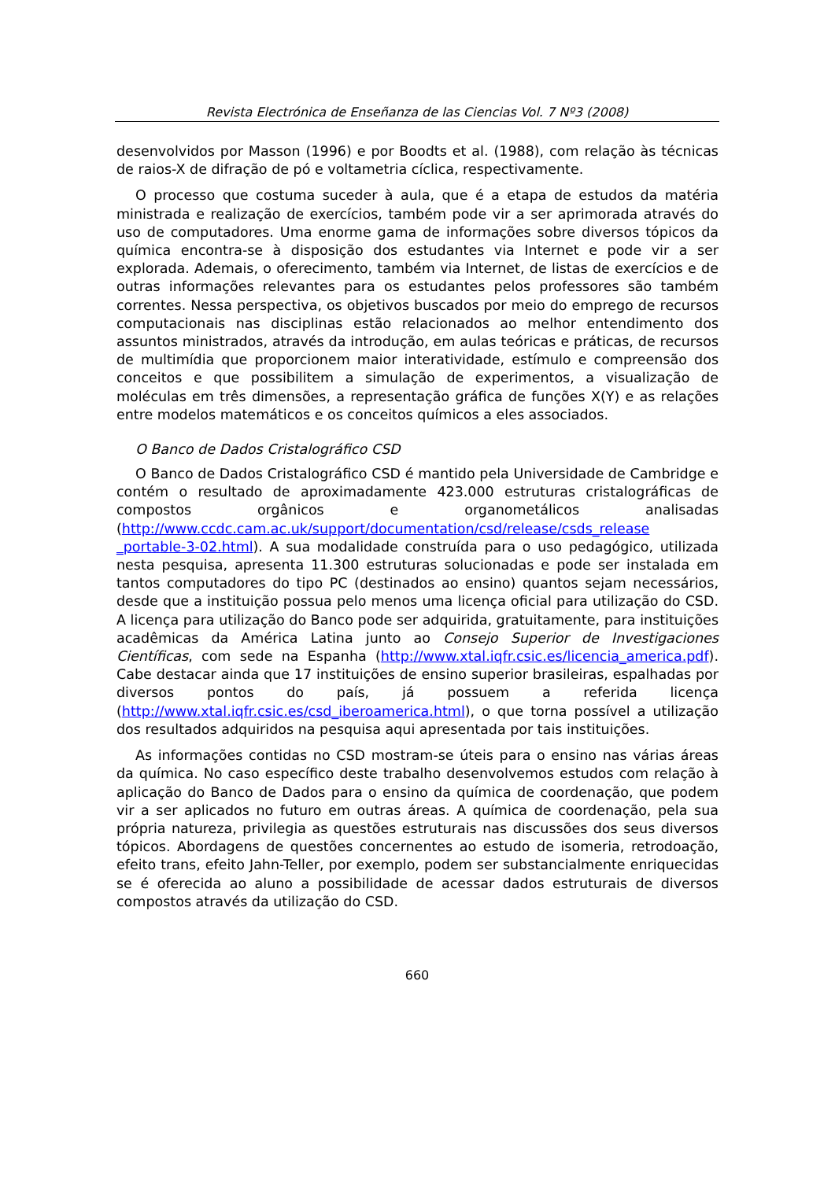Revista Electrónica de Enseñanza de las Ciencias Vol. 7 Nº3 (2008)
desenvolvidos por Masson (1996) e por Boodts et al. (1988), com relação às técnicas de raios-X de difração de pó e voltametria cíclica, respectivamente.
O processo que costuma suceder à aula, que é a etapa de estudos da matéria ministrada e realização de exercícios, também pode vir a ser aprimorada através do uso de computadores. Uma enorme gama de informações sobre diversos tópicos da química encontra-se à disposição dos estudantes via Internet e pode vir a ser explorada. Ademais, o oferecimento, também via Internet, de listas de exercícios e de outras informações relevantes para os estudantes pelos professores são também correntes. Nessa perspectiva, os objetivos buscados por meio do emprego de recursos computacionais nas disciplinas estão relacionados ao melhor entendimento dos assuntos ministrados, através da introdução, em aulas teóricas e práticas, de recursos de multimídia que proporcionem maior interatividade, estímulo e compreensão dos conceitos e que possibilitem a simulação de experimentos, a visualização de moléculas em três dimensões, a representação gráfica de funções X(Y) e as relações entre modelos matemáticos e os conceitos químicos a eles associados.
O Banco de Dados Cristalográfico CSD
O Banco de Dados Cristalográfico CSD é mantido pela Universidade de Cambridge e contém o resultado de aproximadamente 423.000 estruturas cristalográficas de compostos orgânicos e organometálicos analisadas (http://www.ccdc.cam.ac.uk/support/documentation/csd/release/csds_release _portable-3-02.html). A sua modalidade construída para o uso pedagógico, utilizada nesta pesquisa, apresenta 11.300 estruturas solucionadas e pode ser instalada em tantos computadores do tipo PC (destinados ao ensino) quantos sejam necessários, desde que a instituição possua pelo menos uma licença oficial para utilização do CSD. A licença para utilização do Banco pode ser adquirida, gratuitamente, para instituições acadêmicas da América Latina junto ao Consejo Superior de Investigaciones Científicas, com sede na Espanha (http://www.xtal.iqfr.csic.es/licencia_america.pdf). Cabe destacar ainda que 17 instituições de ensino superior brasileiras, espalhadas por diversos pontos do país, já possuem a referida licença (http://www.xtal.iqfr.csic.es/csd_iberoamerica.html), o que torna possível a utilização dos resultados adquiridos na pesquisa aqui apresentada por tais instituições.
As informações contidas no CSD mostram-se úteis para o ensino nas várias áreas da química. No caso específico deste trabalho desenvolvemos estudos com relação à aplicação do Banco de Dados para o ensino da química de coordenação, que podem vir a ser aplicados no futuro em outras áreas. A química de coordenação, pela sua própria natureza, privilegia as questões estruturais nas discussões dos seus diversos tópicos. Abordagens de questões concernentes ao estudo de isomeria, retrodoação, efeito trans, efeito Jahn-Teller, por exemplo, podem ser substancialmente enriquecidas se é oferecida ao aluno a possibilidade de acessar dados estruturais de diversos compostos através da utilização do CSD.
660